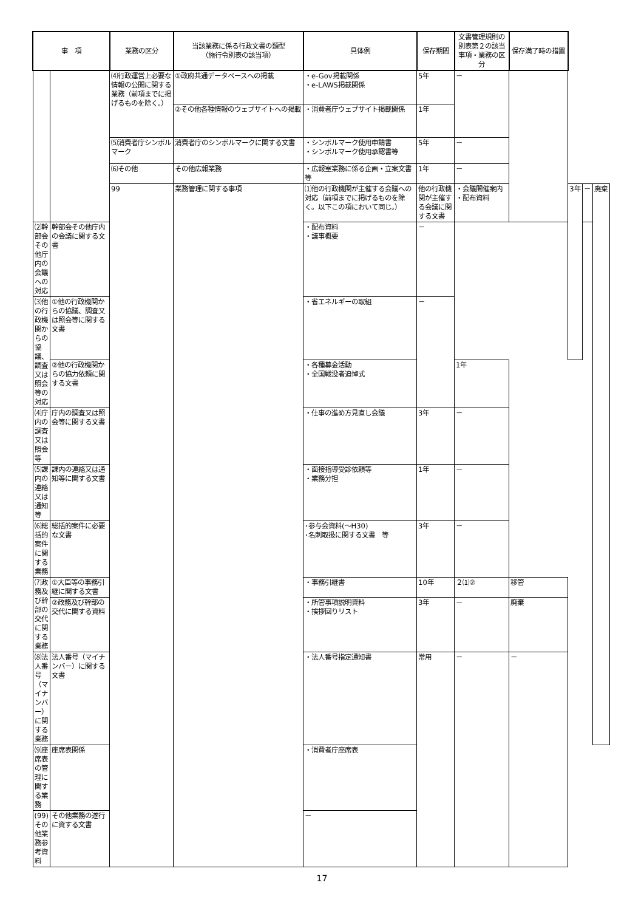| 事 項 | | 業務の区分 | 当該業務に係る行政文書の類型 （施行令別表の該当項） | 具体例 | 保存期間 | 文書管理規則の別表第２の該当事項・業務の区分 | 保存満了時の措置 | | | |
| --- | --- | --- | --- | --- | --- | --- | --- | --- | --- | --- |
| | | ⑷行政運営上必要な情報の公開に関する業務（前項までに掲げるものを除く。） | ①政府共通データベースへの掲載 | ・e-Gov掲載関係 ・e-LAWS掲載関係 | 5年 | － | | | | |
| | | | ②その他各種情報のウェブサイトへの掲載 | ・消費者庁ウェブサイト掲載関係 | 1年 | | | | | |
| | | ⑸消費者庁シンボルマーク | 消費者庁のシンボルマークに関する文書 | ・シンボルマーク使用申請書 ・シンボルマーク使用承認書等 | 5年 | － | | | | |
| | | ⑹その他 | その他広報業務 | ・広報室業務に係る企画・立案文書等 | 1年 | － | | | | |
| | | 99 | 業務管理に関する事項 | ⑴他の行政機関が主催する会議への対応（前項までに掲げるものを除く。以下この項において同じ。） | 他の行政機関が主催する会議に関する文書 | ・会議開催案内 ・配布資料 | | 3年 | － | 廃棄 |
| ⑵幹部会その他庁内の会議への対応 | 幹部会その他庁内の会議に関する文書 | | | ・配布資料 ・議事概要 | － | | | | | |
| ⑶他の行政機関からの協議、調査又は照会等の対応 | ①他の行政機関からの協議、調査又は照会等に関する文書 | | | ・省エネルギーの取組 | － | | | | | |
| | ②他の行政機関からの協力依頼に関する文書 | | | ・各種募金活動 ・全国戦没者追悼式 | | 1年 | | | | |
| ⑷庁内の調査又は照会等 | 庁内の調査又は照会等に関する文書 | | | ・仕事の進め方見直し会議 | 3年 | － | | | | |
| ⑸課内の連絡又は通知等 | 課内の連絡又は通知等に関する文書 | | | ・面接指導受診依頼等 ・業務分担 | 1年 | － | | | | |
| ⑹総括的案件に関する業務 | 総括的案件に必要な文書 | | | ･参与会資料(～H30) ･名刺取扱に関する文書 等 | 3年 | － | | | | |
| ⑺政務及び幹部の交代に関する業務 | ①大臣等の事務引継に関する文書 | | | ・事務引継書 | 10年 | ２⑴② | 移管 | | | |
| | ②政務及び幹部の交代に関する資料 | | | ・所管事項説明資料 ・挨拶回りリスト | 3年 | － | 廃棄 | | | |
| ⑻法人番号（マイナンバー）に関する業務 | 法人番号（マイナンバー）に関する文書 | | | ・法人番号指定通知書 | 常用 | － | － | | | |
| ⑼座席表の管理に関する業務 | 座席表関係 | | | ・消費者庁座席表 | | | | | | |
| (99)その他業務参考資料 | その他業務の遂行に資する文書 | | | － | | | | | | |
17